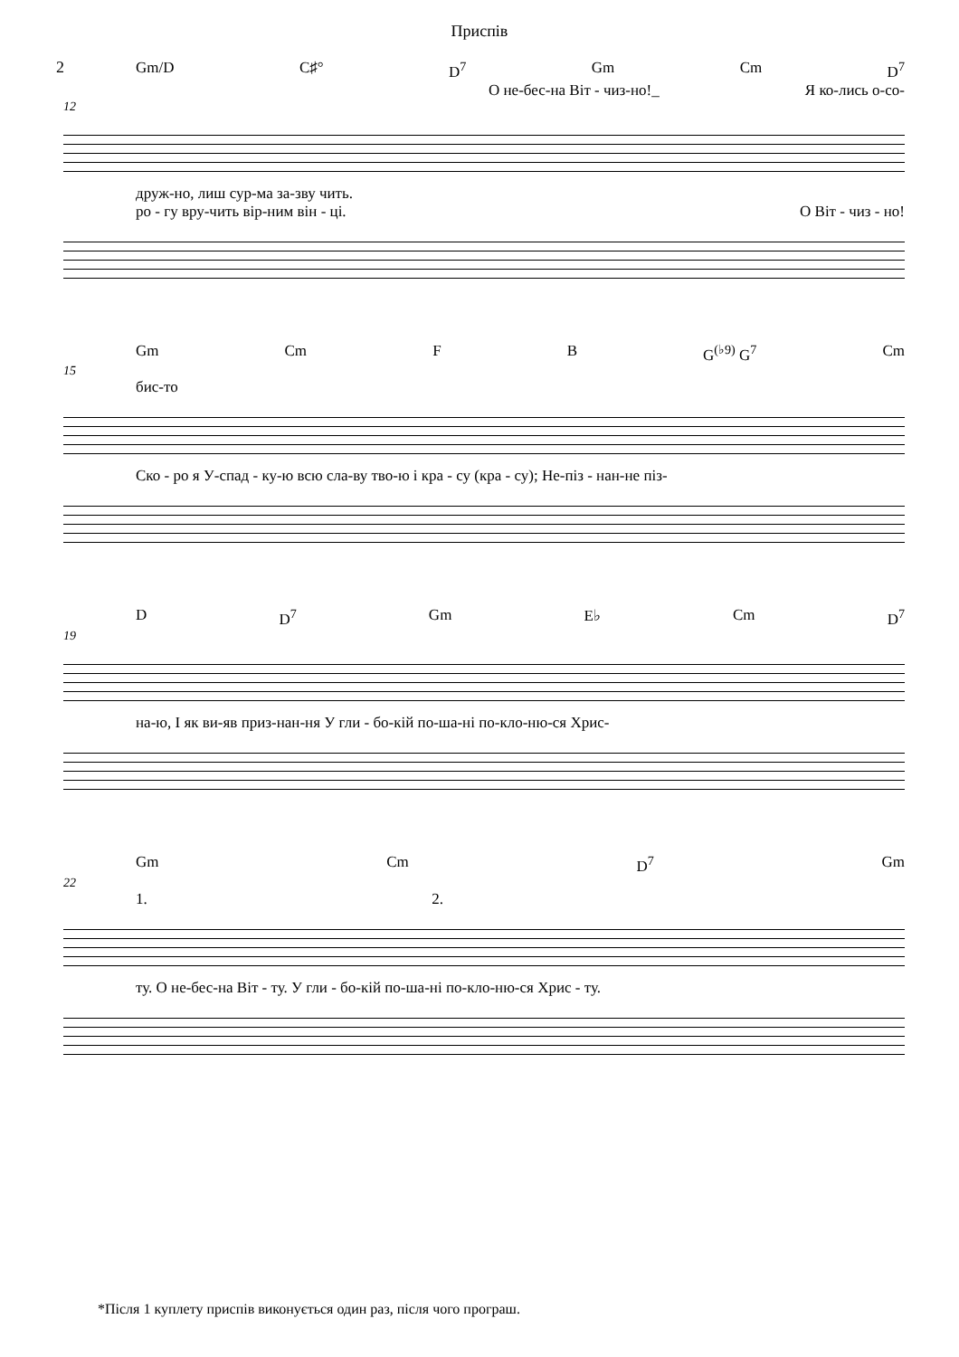Приспів
2
Gm/D C♯° D<sup>7</sup> Gm Cm D<sup>7</sup>
О не-бес-на Віт - чиз-но!_ Я ко-лись о-со-
12
друж-но, лиш сур-ма за-зву чить.
ро - гу вру-чить вір-ним він - ці. О Віт - чиз - но!
Gm Cm F B G<sup>(♭9)</sup> G<sup>7</sup> Cm
15
бис-то
Ско - ро я У-спад - ку-ю всю сла-ву тво-ю і кра - су (кра - су); Не-піз - нан-не піз-
D D<sup>7</sup> Gm E♭ Cm D<sup>7</sup>
19
на-ю, І як ви-яв приз-нан-ня У гли - бо-кій по-ша-ні по-кло-ню-ся Хрис-
Gm Cm D<sup>7</sup> Gm
22
1. 2.
ту. О не-бес-на Віт - ту. У гли - бо-кій по-ша-ні по-кло-ню-ся Хрис - ту.
*Після 1 куплету приспів виконується один раз, після чого програш.